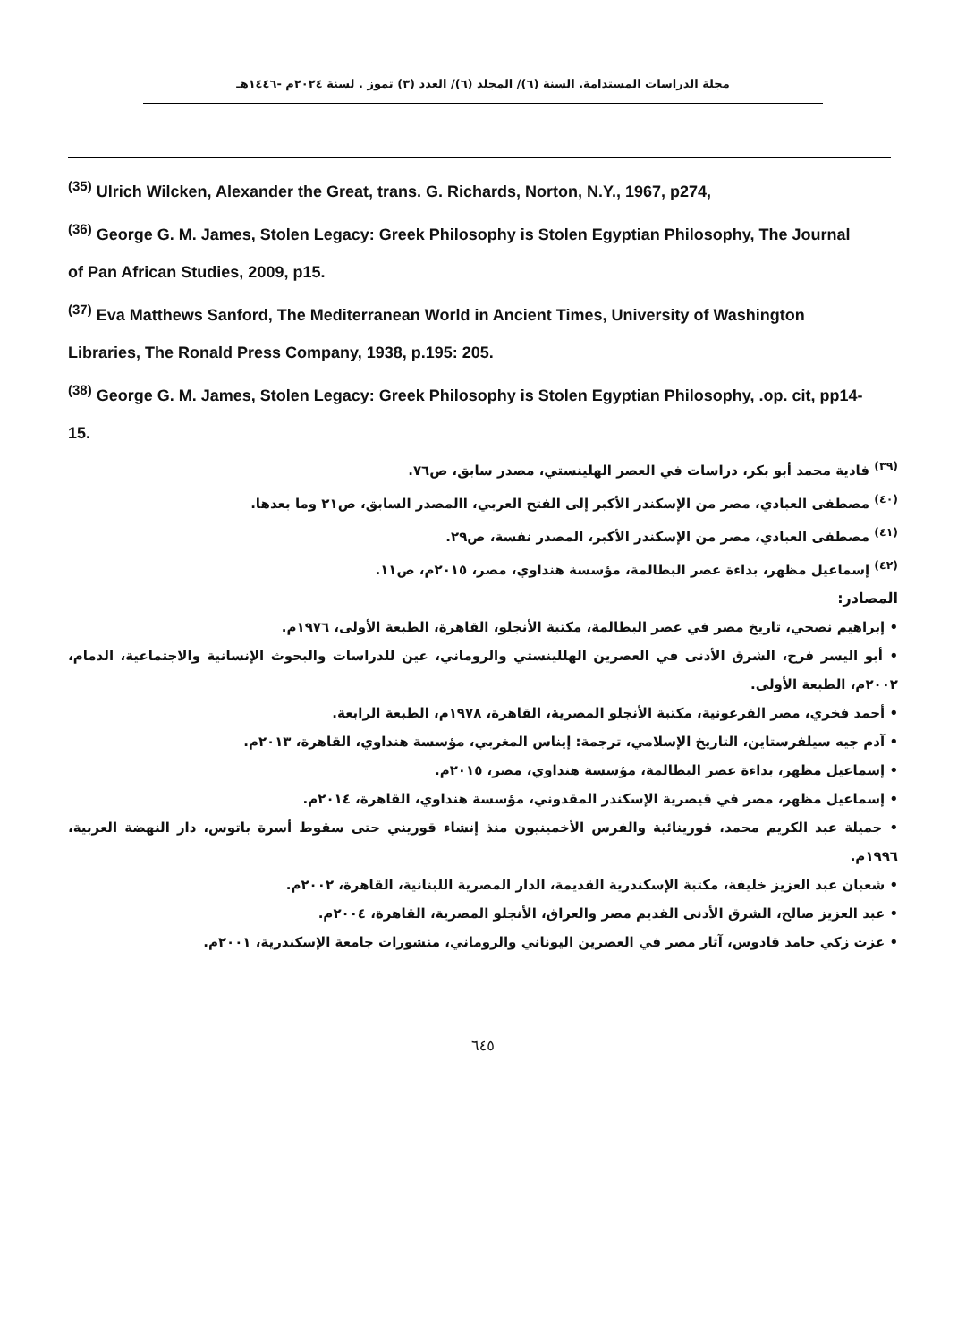مجلة الدراسات المستدامة. السنة (٦)/ المجلد (٦)/ العدد (٣) تموز . لسنة ٢٠٢٤م -١٤٤٦هـ
<sup>(35)</sup> Ulrich Wilcken, Alexander the Great, trans. G. Richards, Norton, N.Y., 1967, p274,
<sup>(36)</sup> George G. M. James, Stolen Legacy: Greek Philosophy is Stolen Egyptian Philosophy, The Journal of Pan African Studies, 2009, p15.
<sup>(37)</sup> Eva Matthews Sanford, The Mediterranean World in Ancient Times, University of Washington Libraries, The Ronald Press Company, 1938, p.195: 205.
<sup>(38)</sup> George G. M. James, Stolen Legacy: Greek Philosophy is Stolen Egyptian Philosophy, .op. cit, pp14-15.
<sup>(٣٩)</sup> فادية محمد أبو بكر، دراسات في العصر الهلينستي، مصدر سابق، ص٧٦.
<sup>(٤٠)</sup> مصطفى العبادي، مصر من الإسكندر الأكبر إلى الفتح العربي، االمصدر السابق، ص٢١ وما بعدها.
<sup>(٤١)</sup> مصطفى العبادي، مصر من الإسكندر الأكبر، المصدر نفسة، ص٢٩.
<sup>(٤٢)</sup> إسماعيل مظهر، بداءة عصر البطالمة، مؤسسة هنداوي، مصر، ٢٠١٥م، ص١١.
المصادر:
• إبراهيم نصحي، تاريخ مصر في عصر البطالمة، مكتبة الأنجلو، القاهرة، الطبعة الأولى، ١٩٧٦م.
• أبو اليسر فرح، الشرق الأدنى في العصرين الهللينستي والروماني، عين للدراسات والبحوث الإنسانية والاجتماعية، الدمام، ٢٠٠٢م، الطبعة الأولى.
• أحمد فخري، مصر الفرعونية، مكتبة الأنجلو المصرية، القاهرة، ١٩٧٨م، الطبعة الرابعة.
• آدم جيه سيلفرستاين، التاريخ الإسلامي، ترجمة: إيناس المغربي، مؤسسة هنداوي، القاهرة، ٢٠١٣م.
• إسماعيل مظهر، بداءة عصر البطالمة، مؤسسة هنداوي، مصر، ٢٠١٥م.
• إسماعيل مظهر، مصر في قيصرية الإسكندر المقدوني، مؤسسة هنداوي، القاهرة، ٢٠١٤م.
• جميلة عبد الكريم محمد، قورينائية والفرس الأخمينيون منذ إنشاء قوريني حتى سقوط أسرة باتوس، دار النهضة العربية، ١٩٩٦م.
• شعبان عبد العزيز خليفة، مكتبة الإسكندرية القديمة، الدار المصرية اللبنانية، القاهرة، ٢٠٠٢م.
• عبد العزيز صالح، الشرق الأدنى القديم مصر والعراق، الأنجلو المصرية، القاهرة، ٢٠٠٤م.
• عزت زكي حامد قادوس، آثار مصر في العصرين اليوناني والروماني، منشورات جامعة الإسكندرية، ٢٠٠١م.
٦٤٥